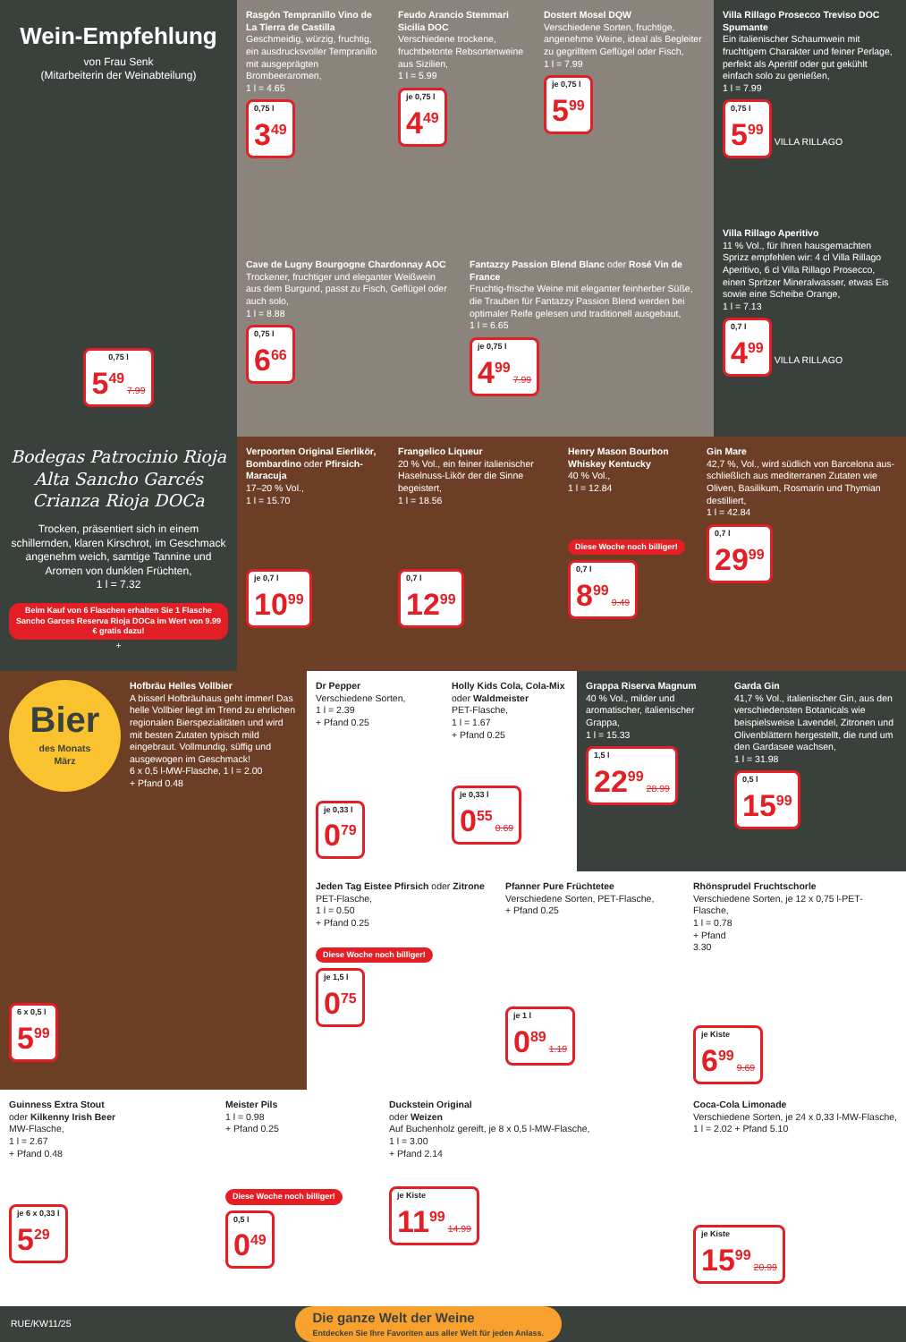Wein-Empfehlung
von Frau Senk
(Mitarbeiterin der Weinabteilung)
0,75 l 5<sup>49</sup> 7.99
Rasgón Tempranillo Vino de La Tierra de Castilla
Geschmeidig, würzig, fruchtig, ein ausdrucksvoller Tempranillo mit ausgeprägten Brombeeraromen,
1 l = 4.65
0,75 l 3<sup>49</sup>
Feudo Arancio Stemmari Sicilia DOC
Verschiedene trockene, fruchtbetonte Rebsortenweine aus Sizilien,
1 l = 5.99
je 0,75 l 4<sup>49</sup>
Dostert Mosel DQW
Verschiedene Sorten, fruchtige, angenehme Weine, ideal als Begleiter zu gegrilltem Geflügel oder Fisch,
1 l = 7.99
je 0,75 l 5<sup>99</sup>
Cave de Lugny Bourgogne Chardonnay AOC
Trockener, fruchtiger und eleganter Weißwein aus dem Burgund, passt zu Fisch, Geflügel oder auch solo,
1 l = 8.88
0,75 l 6<sup>66</sup>
Fantazzy Passion Blend Blanc oder Rosé Vin de France
Fruchtig-frische Weine mit eleganter feinherber Süße, die Trauben für Fantazzy Passion Blend werden bei optimaler Reife gelesen und traditionell ausgebaut,
1 l = 6.65
je 0,75 l 4<sup>99</sup> 7.99
Villa Rillago Prosecco Treviso DOC Spumante
Ein italienischer Schaumwein mit fruchtigem Charakter und feiner Perlage, perfekt als Aperitif oder gut gekühlt einfach solo zu genießen,
1 l = 7.99
0,75 l 5<sup>99</sup>
VILLA RILLAGO
Villa Rillago Aperitivo
11 % Vol., für Ihren hausgemachten Sprizz empfehlen wir: 4 cl Villa Rillago Aperitivo, 6 cl Villa Rillago Prosecco, einen Spritzer Mineralwasser, etwas Eis sowie eine Scheibe Orange,
1 l = 7.13
0,7 l 4<sup>99</sup>
VILLA RILLAGO
Bodegas Patrocinio Rioja Alta Sancho Garcés Crianza Rioja DOCa
Trocken, präsentiert sich in einem schillernden, klaren Kirschrot, im Geschmack angenehm weich, samtige Tannine und Aromen von dunklen Früchten,
1 l = 7.32
Beim Kauf von 6 Flaschen erhalten Sie 1 Flasche Sancho Garces Reserva Rioja DOCa im Wert von 9.99 € gratis dazu! +
Verpoorten Original Eierlikör, Bombardino oder Pfirsich-Maracuja
17–20 % Vol.,
1 l = 15.70
je 0,7 l 10<sup>99</sup>
Frangelico Liqueur
20 % Vol., ein feiner italienischer Haselnuss-Likör der die Sinne begeistert,
1 l = 18.56
0,7 l 12<sup>99</sup>
Henry Mason Bourbon Whiskey Kentucky
40 % Vol.,
1 l = 12.84
Diese Woche noch billiger!
0,7 l 8<sup>99</sup> 9.49
Gin Mare
42,7 %, Vol., wird südlich von Barcelona aus- schließlich aus mediterranen Zutaten wie Oliven, Basilikum, Rosmarin und Thymian destilliert,
1 l = 42.84
0,7 l 29<sup>99</sup>
Bier
des Monats
März
Hofbräu Helles Vollbier
A bisserl Hofbräuhaus geht immer! Das helle Vollbier liegt im Trend zu ehrlichen regionalen Bierspezialitäten und wird mit besten Zutaten typisch mild eingebraut. Vollmundig, süffig und ausgewogen im Geschmack!
6 x 0,5 l-MW-Flasche, 1 l = 2.00
+ Pfand 0.48
6 x 0,5 l 5<sup>99</sup>
Dr Pepper
Verschiedene Sorten,
1 l = 2.39
+ Pfand 0.25
je 0,33 l 0<sup>79</sup>
Holly Kids Cola, Cola-Mix oder Waldmeister
PET-Flasche,
1 l = 1.67
+ Pfand 0.25
je 0,33 l 0<sup>55</sup> 0.69
Grappa Riserva Magnum
40 % Vol., milder und aromatischer, italienischer Grappa,
1 l = 15.33
1,5 l 22<sup>99</sup> 28.99
Garda Gin
41,7 % Vol., italienischer Gin, aus den verschiedensten Botanicals wie beispielsweise Lavendel, Zitronen und Olivenblättern hergestellt, die rund um den Gardasee wachsen,
1 l = 31.98
0,5 l 15<sup>99</sup>
Jeden Tag Eistee Pfirsich oder Zitrone
PET-Flasche,
1 l = 0.50
+ Pfand 0.25
Diese Woche noch billiger!
je 1,5 l 0<sup>75</sup>
Pfanner Pure Früchtetee
Verschiedene Sorten, PET-Flasche,
+ Pfand 0.25
je 1 l 0<sup>89</sup> 1.19
Rhönsprudel Fruchtschorle
Verschiedene Sorten, je 12 x 0,75 l-PET-Flasche,
1 l = 0.78
+ Pfand
3.30
je Kiste 6<sup>99</sup> 9.69
Guinness Extra Stout
oder Kilkenny Irish Beer
MW-Flasche,
1 l = 2.67
+ Pfand 0.48
je 6 x 0,33 l 5<sup>29</sup>
Meister Pils
1 l = 0.98
+ Pfand 0.25
Diese Woche noch billiger!
0,5 l 0<sup>49</sup>
Duckstein Original
oder Weizen
Auf Buchenholz gereift, je 8 x 0,5 l-MW-Flasche,
1 l = 3.00
+ Pfand 2.14
je Kiste 11<sup>99</sup> 14.99
Coca-Cola Limonade
Verschiedene Sorten, je 24 x 0,33 l-MW-Flasche,
1 l = 2.02 + Pfand 5.10
je Kiste 15<sup>99</sup> 20.99
RUE/KW11/25
Die ganze Welt der Weine
Entdecken Sie Ihre Favoriten aus aller Welt für jeden Anlass.